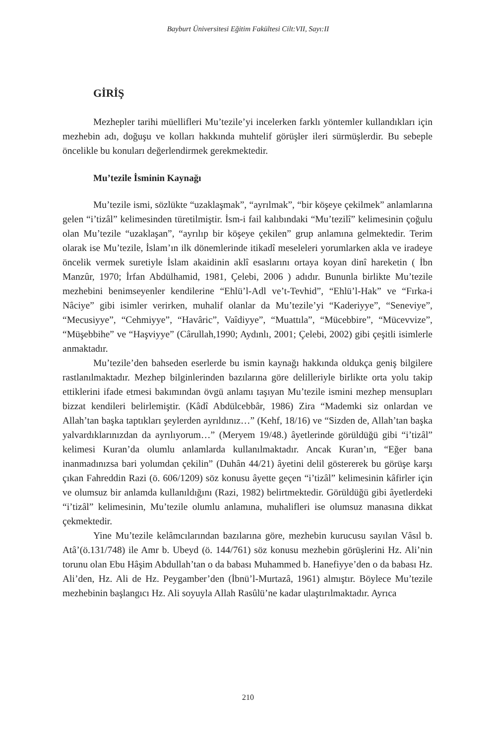Bayburt Üniversitesi Eğitim Fakültesi Cilt:VII, Sayı:II
GİRİŞ
Mezhepler tarihi müellifleri Mu’tezile’yi incelerken farklı yöntemler kullandıkları için mezhebin adı, doğuşu ve kolları hakkında muhtelif görüşler ileri sürmüşlerdir. Bu sebeple öncelikle bu konuları değerlendirmek gerekmektedir.
Mu’tezile İsminin Kaynağı
Mu’tezile ismi, sözlükte “uzaklaşmak”, “ayrılmak”, “bir köşeye çekilmek” anlamlarına gelen “i’tizâl” kelimesinden türetilmiştir. İsm-i fail kalıbındaki “Mu’tezilî” kelimesinin çoğulu olan Mu’tezile “uzaklaşan”, “ayrılıp bir köşeye çekilen” grup anlamına gelmektedir. Terim olarak ise Mu’tezile, İslam’ın ilk dönemlerinde itikadî meseleleri yorumlarken akla ve iradeye öncelik vermek suretiyle İslam akaidinin aklî esaslarını ortaya koyan dinî hareketin ( İbn Manzûr, 1970; İrfan Abdülhamid, 1981, Çelebi, 2006 ) adıdır. Bununla birlikte Mu’tezile mezhebini benimseyenler kendilerine “Ehlü’l-Adl ve’t-Tevhid”, “Ehlü’l-Hak” ve “Fırka-i Nâciye” gibi isimler verirken, muhalif olanlar da Mu’tezile’yi “Kaderiyye”, “Seneviye”, “Mecusiyye”, “Cehmiyye”, “Havâric”, Vaîdiyye”, “Muattıla”, “Mücebbire”, “Mücevvize”, “Müşebbihe” ve “Haşviyye” (Cârullah,1990; Aydınlı, 2001; Çelebi, 2002) gibi çeşitli isimlerle anmaktadır.
Mu’tezile’den bahseden eserlerde bu ismin kaynağı hakkında oldukça geniş bilgilere rastlanılmaktadır. Mezhep bilginlerinden bazılarına göre delilleriyle birlikte orta yolu takip ettiklerini ifade etmesi bakımından övgü anlamı taşıyan Mu’tezile ismini mezhep mensupları bizzat kendileri belirlemiştir. (Kâdî Abdülcebbâr, 1986) Zira “Mademki siz onlardan ve Allah’tan başka taptıkları şeylerden ayrıldınız…” (Kehf, 18/16) ve “Sizden de, Allah’tan başka yalvardıklarınızdan da ayrılıyorum…” (Meryem 19/48.) âyetlerinde görüldüğü gibi “i’tizâl” kelimesi Kuran’da olumlu anlamlarda kullanılmaktadır. Ancak Kuran’ın, “Eğer bana inanmadınızsa bari yolumdan çekilin” (Duhân 44/21) âyetini delil göstererek bu görüşe karşı çıkan Fahreddin Razi (ö. 606/1209) söz konusu âyette geçen “i’tizâl” kelimesinin kâfirler için ve olumsuz bir anlamda kullanıldığını (Razi, 1982) belirtmektedir. Görüldüğü gibi âyetlerdeki “i’tizâl” kelimesinin, Mu’tezile olumlu anlamına, muhalifleri ise olumsuz manasına dikkat çekmektedir.
Yine Mu’tezile kelâmcılarından bazılarına göre, mezhebin kurucusu sayılan Vâsıl b. Atâ’(ö.131/748) ile Amr b. Ubeyd (ö. 144/761) söz konusu mezhebin görüşlerini Hz. Ali’nin torunu olan Ebu Hâşim Abdullah’tan o da babası Muhammed b. Hanefiyye’den o da babası Hz. Ali’den, Hz. Ali de Hz. Peygamber’den (İbnü’l-Murtazâ, 1961) almıştır. Böylece Mu’tezile mezhebinin başlangıcı Hz. Ali soyuyla Allah Rasûlü’ne kadar ulaştırılmaktadır. Ayrıca
210